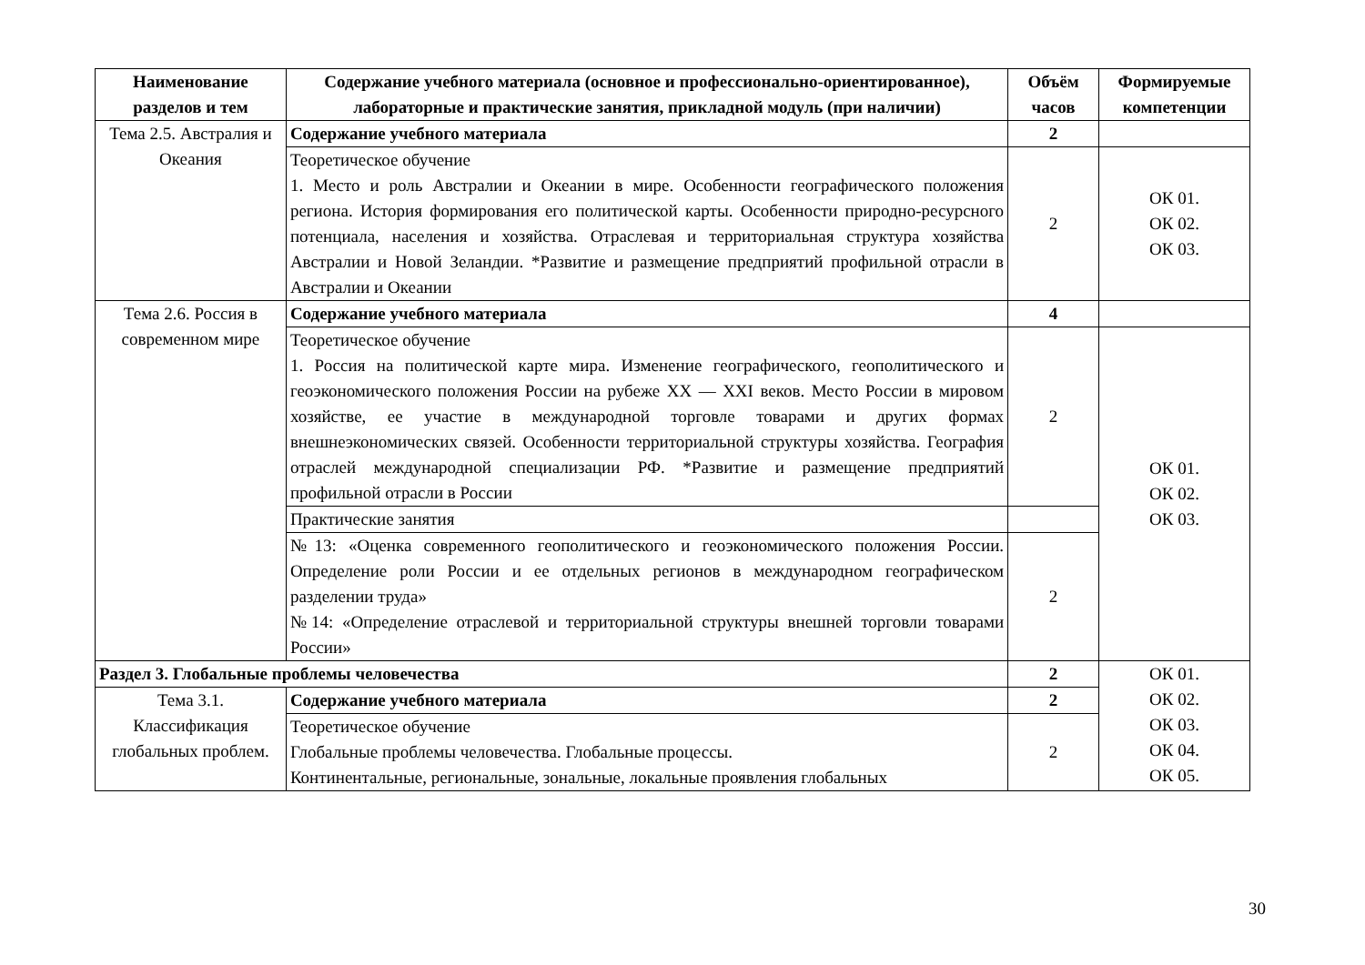| Наименование разделов и тем | Содержание учебного материала (основное и профессионально-ориентированное), лабораторные и практические занятия, прикладной модуль (при наличии) | Объём часов | Формируемые компетенции |
| --- | --- | --- | --- |
| Тема 2.5. Австралия и Океания | Содержание учебного материала | 2 | |
| | Теоретическое обучение 1. Место и роль Австралии и Океании в мире. Особенности географического положения региона. История формирования его политической карты. Особенности природно-ресурсного потенциала, населения и хозяйства. Отраслевая и территориальная структура хозяйства Австралии и Новой Зеландии. *Развитие и размещение предприятий профильной отрасли в Австралии и Океании | 2 | ОК 01. ОК 02. ОК 03. |
| Тема 2.6. Россия в современном мире | Содержание учебного материала | 4 | |
| | Теоретическое обучение 1. Россия на политической карте мира. Изменение географического, геополитического и геоэкономического положения России на рубеже XX — XXI веков. Место России в мировом хозяйстве, ее участие в международной торговле товарами и других формах внешнеэкономических связей. Особенности территориальной структуры хозяйства. География отраслей международной специализации РФ. *Развитие и размещение предприятий профильной отрасли в России | 2 | ОК 01. ОК 02. ОК 03. |
| | Практические занятия | | |
| | №13: «Оценка современного геополитического и геоэкономического положения России. Определение роли России и ее отдельных регионов в международном географическом разделении труда» №14: «Определение отраслевой и территориальной структуры внешней торговли товарами России» | 2 | |
| Раздел 3. Глобальные проблемы человечества | | 2 | ОК 01. ОК 02. ОК 03. ОК 04. ОК 05. |
| Тема 3.1. Классификация глобальных проблем. | Содержание учебного материала | 2 | |
| | Теоретическое обучение Глобальные проблемы человечества. Глобальные процессы. Континентальные, региональные, зональные, локальные проявления глобальных | 2 | |
30